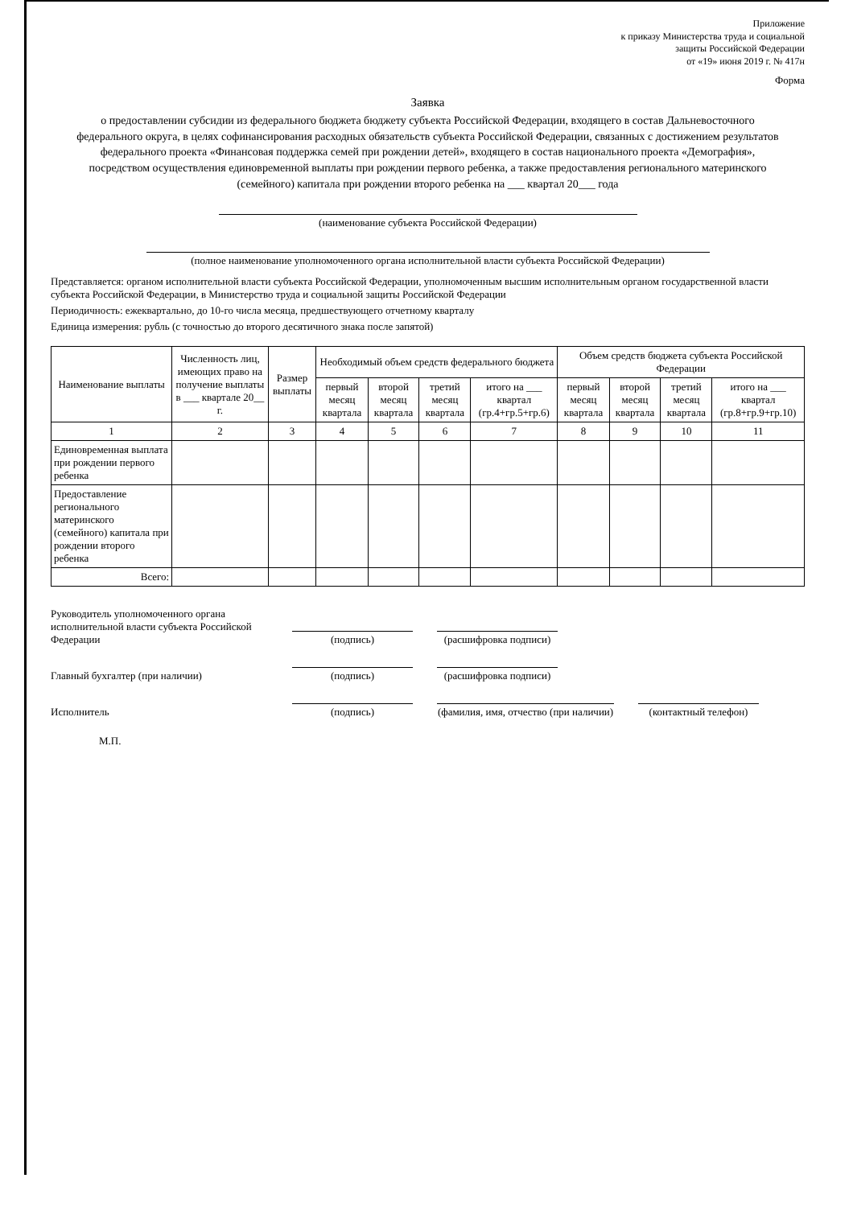Приложение
к приказу Министерства труда и социальной
защиты Российской Федерации
от «19» июня 2019 г. № 417н
Форма
Заявка
о предоставлении субсидии из федерального бюджета бюджету субъекта Российской Федерации, входящего в состав Дальневосточного федерального округа, в целях софинансирования расходных обязательств субъекта Российской Федерации, связанных с достижением результатов федерального проекта «Финансовая поддержка семей при рождении детей», входящего в состав национального проекта «Демография», посредством осуществления единовременной выплаты при рождении первого ребенка, а также предоставления регионального материнского (семейного) капитала при рождении второго ребенка на ___ квартал 20___ года
(наименование субъекта Российской Федерации)
(полное наименование уполномоченного органа исполнительной власти субъекта Российской Федерации)
Представляется: органом исполнительной власти субъекта Российской Федерации, уполномоченным высшим исполнительным органом государственной власти субъекта Российской Федерации, в Министерство труда и социальной защиты Российской Федерации
Периодичность: ежеквартально, до 10-го числа месяца, предшествующего отчетному кварталу
Единица измерения: рубль (с точностью до второго десятичного знака после запятой)
| Наименование выплаты | Численность лиц, имеющих право на получение выплаты в ___ квартале 20__ г. | Размер выплаты | Необходимый объем средств федерального бюджета | | | | Объем средств бюджета субъекта Российской Федерации | | | |
| --- | --- | --- | --- | --- | --- | --- | --- | --- | --- | --- |
| | | | первый месяц квартала | второй месяц квартала | третий месяц квартала | итого на ___ квартал (гр.4+гр.5+гр.6) | первый месяц квартала | второй месяц квартала | третий месяц квартала | итого на ___ квартал (гр.8+гр.9+гр.10) |
| 1 | 2 | 3 | 4 | 5 | 6 | 7 | 8 | 9 | 10 | 11 |
| Единовременная выплата при рождении первого ребенка | | | | | | | | | | |
| Предоставление регионального материнского (семейного) капитала при рождении второго ребенка | | | | | | | | | | |
| Всего: | | | | | | | | | | |
Руководитель уполномоченного органа исполнительной власти субъекта Российской Федерации
(подпись)
(расшифровка подписи)
Главный бухгалтер (при наличии)
(подпись)
(расшифровка подписи)
Исполнитель
(подпись)
(фамилия, имя, отчество (при наличии)
(контактный телефон)
М.П.